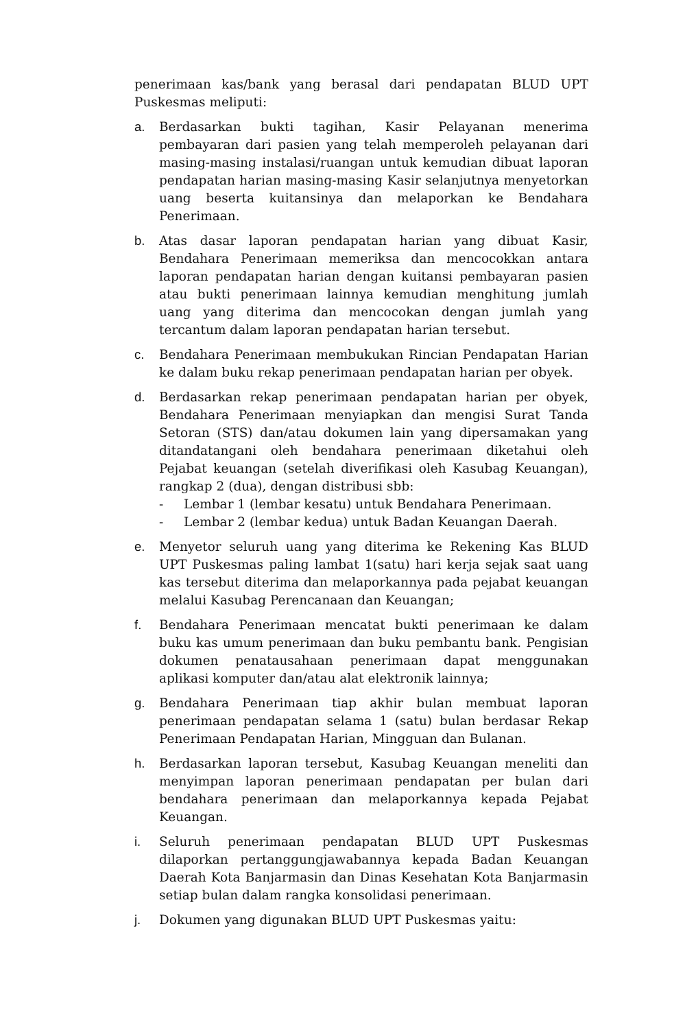penerimaan kas/bank yang berasal dari pendapatan BLUD UPT Puskesmas meliputi:
a. Berdasarkan bukti tagihan, Kasir Pelayanan menerima pembayaran dari pasien yang telah memperoleh pelayanan dari masing-masing instalasi/ruangan untuk kemudian dibuat laporan pendapatan harian masing-masing Kasir selanjutnya menyetorkan uang beserta kuitansinya dan melaporkan ke Bendahara Penerimaan.
b. Atas dasar laporan pendapatan harian yang dibuat Kasir, Bendahara Penerimaan memeriksa dan mencocokkan antara laporan pendapatan harian dengan kuitansi pembayaran pasien atau bukti penerimaan lainnya kemudian menghitung jumlah uang yang diterima dan mencocokan dengan jumlah yang tercantum dalam laporan pendapatan harian tersebut.
c. Bendahara Penerimaan membukukan Rincian Pendapatan Harian ke dalam buku rekap penerimaan pendapatan harian per obyek.
d. Berdasarkan rekap penerimaan pendapatan harian per obyek, Bendahara Penerimaan menyiapkan dan mengisi Surat Tanda Setoran (STS) dan/atau dokumen lain yang dipersamakan yang ditandatangani oleh bendahara penerimaan diketahui oleh Pejabat keuangan (setelah diverifikasi oleh Kasubag Keuangan), rangkap 2 (dua), dengan distribusi sbb:
- Lembar 1 (lembar kesatu) untuk Bendahara Penerimaan.
- Lembar 2 (lembar kedua) untuk Badan Keuangan Daerah.
e. Menyetor seluruh uang yang diterima ke Rekening Kas BLUD UPT Puskesmas paling lambat 1(satu) hari kerja sejak saat uang kas tersebut diterima dan melaporkannya pada pejabat keuangan melalui Kasubag Perencanaan dan Keuangan;
f. Bendahara Penerimaan mencatat bukti penerimaan ke dalam buku kas umum penerimaan dan buku pembantu bank. Pengisian dokumen penatausahaan penerimaan dapat menggunakan aplikasi komputer dan/atau alat elektronik lainnya;
g. Bendahara Penerimaan tiap akhir bulan membuat laporan penerimaan pendapatan selama 1 (satu) bulan berdasar Rekap Penerimaan Pendapatan Harian, Mingguan dan Bulanan.
h. Berdasarkan laporan tersebut, Kasubag Keuangan meneliti dan menyimpan laporan penerimaan pendapatan per bulan dari bendahara penerimaan dan melaporkannya kepada Pejabat Keuangan.
i. Seluruh penerimaan pendapatan BLUD UPT Puskesmas dilaporkan pertanggungjawabannya kepada Badan Keuangan Daerah Kota Banjarmasin dan Dinas Kesehatan Kota Banjarmasin setiap bulan dalam rangka konsolidasi penerimaan.
j. Dokumen yang digunakan BLUD UPT Puskesmas yaitu: